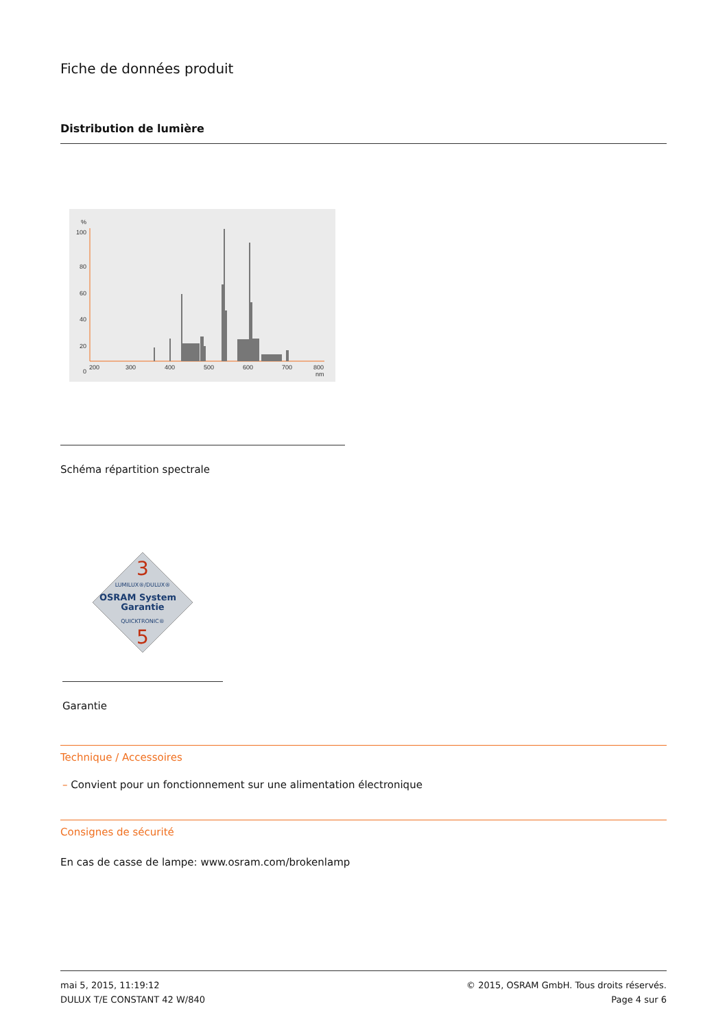Fiche de données produit
Distribution de lumière
%
100
80
60
40
20
0
200
300
400
500
600
700
800
nm
Schéma répartition spectrale
3
LUMILUX®/DULUX®
OSRAM System
Garantie
QUICKTRONIC®
5
Garantie
Technique / Accessoires
– Convient pour un fonctionnement sur une alimentation électronique
Consignes de sécurité
En cas de casse de lampe: www.osram.com/brokenlamp
mai 5, 2015, 11:19:12
DULUX T/E CONSTANT 42 W/840
© 2015, OSRAM GmbH. Tous droits réservés.
Page 4 sur 6